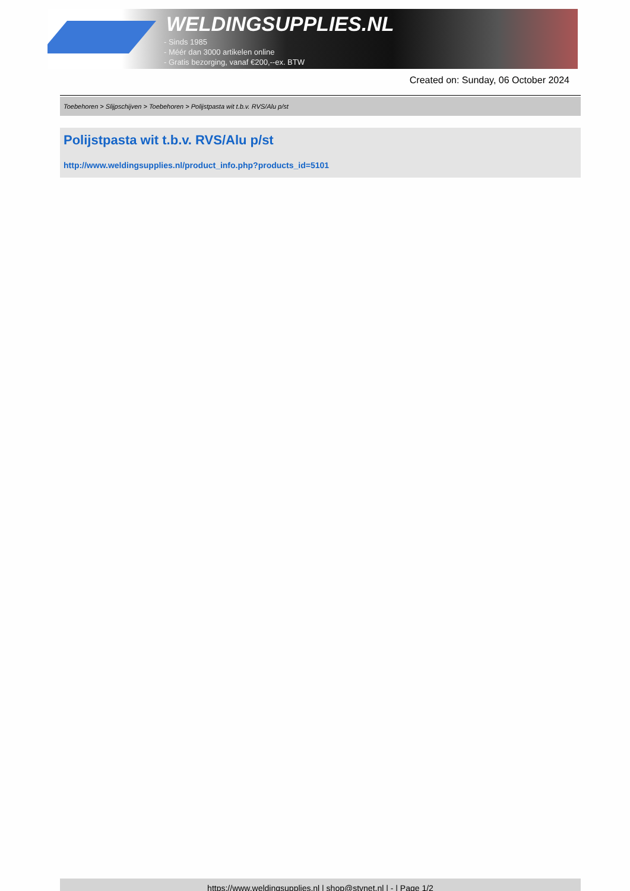WELDINGSUPPLIES.NL
- Sinds 1985
- Méér dan 3000 artikelen online
- Gratis bezorging, vanaf €200,--ex. BTW
Created on: Sunday, 06 October 2024
Toebehoren > Slijpschijven > Toebehoren > Polijstpasta wit t.b.v. RVS/Alu p/st
Polijstpasta wit t.b.v. RVS/Alu p/st
http://www.weldingsupplies.nl/product_info.php?products_id=5101
https://www.weldingsupplies.nl | shop@stvnet.nl | - | Page 1/2